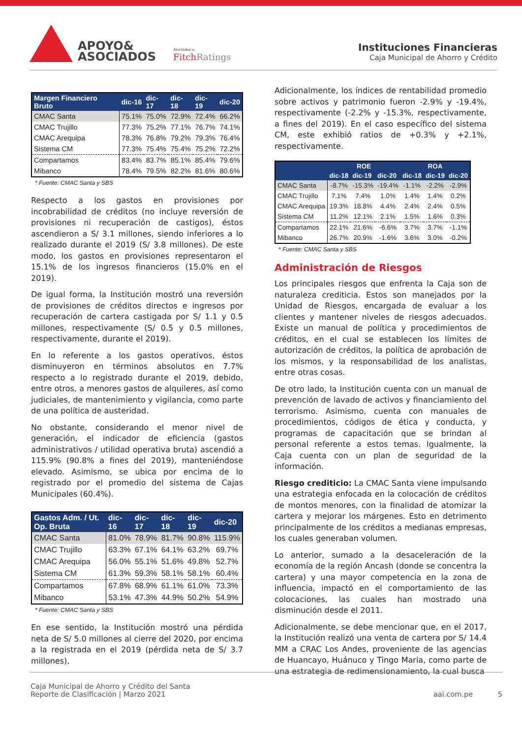APOYO&
ASOCIADOS
Asociados a:
FitchRatings
Instituciones Financieras
Caja Municipal de Ahorro y Crédito
| Margen Financiero Bruto | dic-16 | dic-17 | dic-18 | dic-19 | dic-20 |
| --- | --- | --- | --- | --- | --- |
| CMAC Santa | 75.1% | 75.0% | 72.9% | 72.4% | 66.2% |
| CMAC Trujillo | 77.3% | 75.2% | 77.1% | 76.7% | 74.1% |
| CMAC Arequipa | 78.3% | 76.8% | 79.2% | 79.3% | 76.4% |
| Sistema CM | 77.3% | 75.4% | 75.4% | 75.2% | 72.2% |
| Compartamos | 83.4% | 83.7% | 85.1% | 85.4% | 79.6% |
| Mibanco | 78.4% | 79.5% | 82.2% | 81.6% | 80.6% |
* Fuente: CMAC Santa y SBS
Respecto a los gastos en provisiones por incobrabilidad de créditos (no incluye reversión de provisiones ni recuperación de castigos), éstos ascendieron a S/ 3.1 millones, siendo inferiores a lo realizado durante el 2019 (S/ 3.8 millones). De este modo, los gastos en provisiones representaron el 15.1% de los ingresos financieros (15.0% en el 2019).
De igual forma, la Institución mostró una reversión de provisiones de créditos directos e ingresos por recuperación de cartera castigada por S/ 1.1 y 0.5 millones, respectivamente (S/ 0.5 y 0.5 millones, respectivamente, durante el 2019).
En lo referente a los gastos operativos, éstos disminuyeron en términos absolutos en 7.7% respecto a lo registrado durante el 2019, debido, entre otros, a menores gastos de alquileres, así como judiciales, de mantenimiento y vigilancia, como parte de una política de austeridad.
No obstante, considerando el menor nivel de generación, el indicador de eficiencia (gastos administrativos / utilidad operativa bruta) ascendió a 115.9% (90.8% a fines del 2019), manteniéndose elevado. Asimismo, se ubica por encima de lo registrado por el promedio del sistema de Cajas Municipales (60.4%).
| Gastos Adm. / Ut. Op. Bruta | dic-16 | dic-17 | dic-18 | dic-19 | dic-20 |
| --- | --- | --- | --- | --- | --- |
| CMAC Santa | 81.0% | 78.9% | 81.7% | 90.8% | 115.9% |
| CMAC Trujillo | 63.3% | 67.1% | 64.1% | 63.2% | 69.7% |
| CMAC Arequipa | 56.0% | 55.1% | 51.6% | 49.8% | 52.7% |
| Sistema CM | 61.3% | 59.3% | 58.1% | 58.1% | 60.4% |
| Compartamos | 67.8% | 68.9% | 61.1% | 61.0% | 73.3% |
| Mibanco | 53.1% | 47.3% | 44.9% | 50.2% | 54.9% |
* Fuente: CMAC Santa y SBS
En ese sentido, la Institución mostró una pérdida neta de S/ 5.0 millones al cierre del 2020, por encima a la registrada en el 2019 (pérdida neta de S/ 3.7 millones).
Adicionalmente, los índices de rentabilidad promedio sobre activos y patrimonio fueron -2.9% y -19.4%, respectivamente (-2.2% y -15.3%, respectivamente, a fines del 2019). En el caso específico del sistema CM, este exhibió ratios de +0.3% y +2.1%, respectivamente.
| | ROE | | | ROA | | |
| --- | --- | --- | --- | --- | --- | --- |
| | dic-18 | dic-19 | dic-20 | dic-18 | dic-19 | dic-20 |
| CMAC Santa | -8.7% | -15.3% | -19.4% | -1.1% | -2.2% | -2.9% |
| CMAC Trujillo | 7.1% | 7.4% | 1.0% | 1.4% | 1.4% | 0.2% |
| CMAC Arequipa | 19.3% | 18.8% | 4.4% | 2.4% | 2.4% | 0.5% |
| Sistema CM | 11.2% | 12.1% | 2.1% | 1.5% | 1.6% | 0.3% |
| Compartamos | 22.1% | 21.6% | -6.6% | 3.7% | 3.7% | -1.1% |
| Mibanco | 26.7% | 20.9% | -1.6% | 3.6% | 3.0% | -0.2% |
* Fuente: CMAC Santa y SBS
Administración de Riesgos
Los principales riesgos que enfrenta la Caja son de naturaleza crediticia. Estos son manejados por la Unidad de Riesgos, encargada de evaluar a los clientes y mantener niveles de riesgos adecuados. Existe un manual de política y procedimientos de créditos, en el cual se establecen los límites de autorización de créditos, la política de aprobación de los mismos, y la responsabilidad de los analistas, entre otras cosas.
De otro lado, la Institución cuenta con un manual de prevención de lavado de activos y financiamiento del terrorismo. Asimismo, cuenta con manuales de procedimientos, códigos de ética y conducta, y programas de capacitación que se brindan al personal referente a estos temas. Igualmente, la Caja cuenta con un plan de seguridad de la información.
Riesgo crediticio: La CMAC Santa viene impulsando una estrategia enfocada en la colocación de créditos de montos menores, con la finalidad de atomizar la cartera y mejorar los márgenes. Esto en detrimento principalmente de los créditos a medianas empresas, los cuales generaban volumen.
Lo anterior, sumado a la desaceleración de la economía de la región Ancash (donde se concentra la cartera) y una mayor competencia en la zona de influencia, impactó en el comportamiento de las colocaciones, las cuales han mostrado una disminución desde el 2011.
Adicionalmente, se debe mencionar que, en el 2017, la Institución realizó una venta de cartera por S/ 14.4 MM a CRAC Los Andes, proveniente de las agencias de Huancayo, Huánuco y Tingo Maria, como parte de una estrategia de redimensionamiento, la cual busca
Caja Municipal de Ahorro y Crédito del Santa
Reporte de Clasificación | Marzo 2021
aai.com.pe 5